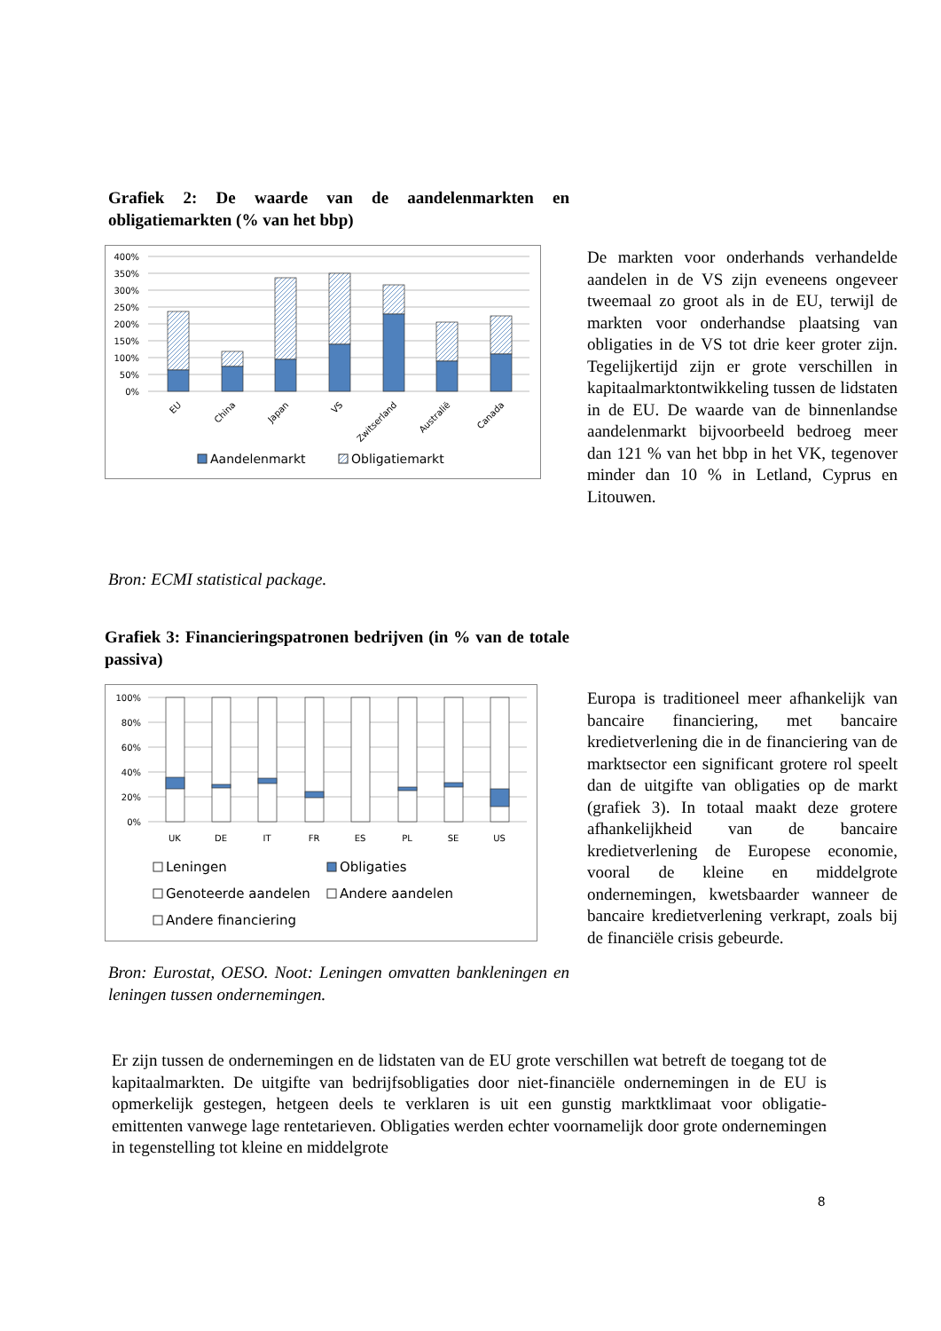Grafiek 2: De waarde van de aandelenmarkten en obligatiemarkten (% van het bbp)
400%
350%
300%
250%
200%
150%
100%
50%
0%
EU
China
Japan
VS
Zwitserland
Australië
Canada
Aandelenmarkt
Obligatiemarkt
Bron: ECMI statistical package.
De markten voor onderhands verhandelde aandelen in de VS zijn eveneens ongeveer tweemaal zo groot als in de EU, terwijl de markten voor onderhandse plaatsing van obligaties in de VS tot drie keer groter zijn. Tegelijkertijd zijn er grote verschillen in kapitaalmarktontwikkeling tussen de lidstaten in de EU. De waarde van de binnenlandse aandelenmarkt bijvoorbeeld bedroeg meer dan 121 % van het bbp in het VK, tegenover minder dan 10 % in Letland, Cyprus en Litouwen.
Grafiek 3: Financieringspatronen bedrijven (in % van de totale passiva)
100%
80%
60%
40%
20%
0%
UK
DE
IT
FR
ES
PL
SE
US
Leningen
Obligaties
Genoteerde aandelen
Andere aandelen
Andere financiering
Bron: Eurostat, OESO. Noot: Leningen omvatten bankleningen en leningen tussen ondernemingen.
Europa is traditioneel meer afhankelijk van bancaire financiering, met bancaire kredietverlening die in de financiering van de marktsector een significant grotere rol speelt dan de uitgifte van obligaties op de markt (grafiek 3). In totaal maakt deze grotere afhankelijkheid van de bancaire kredietverlening de Europese economie, vooral de kleine en middelgrote ondernemingen, kwetsbaarder wanneer de bancaire kredietverlening verkrapt, zoals bij de financiële crisis gebeurde.
Er zijn tussen de ondernemingen en de lidstaten van de EU grote verschillen wat betreft de toegang tot de kapitaalmarkten. De uitgifte van bedrijfsobligaties door niet-financiële ondernemingen in de EU is opmerkelijk gestegen, hetgeen deels te verklaren is uit een gunstig marktklimaat voor obligatie-emittenten vanwege lage rentetarieven. Obligaties werden echter voornamelijk door grote ondernemingen in tegenstelling tot kleine en middelgrote
8